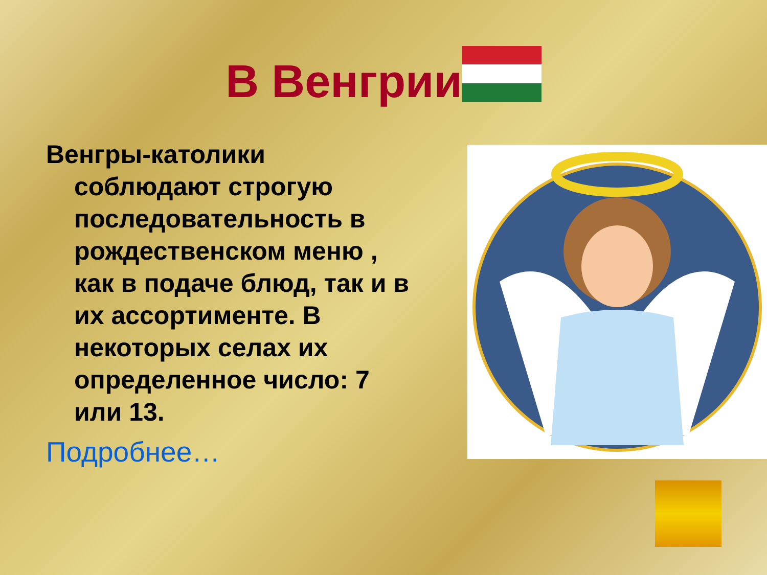В Венгрии
Венгры-католики соблюдают строгую последовательность в рождественском меню , как в подаче блюд, так и в их ассортименте. В некоторых селах их определенное число: 7 или 13.
Подробнее…